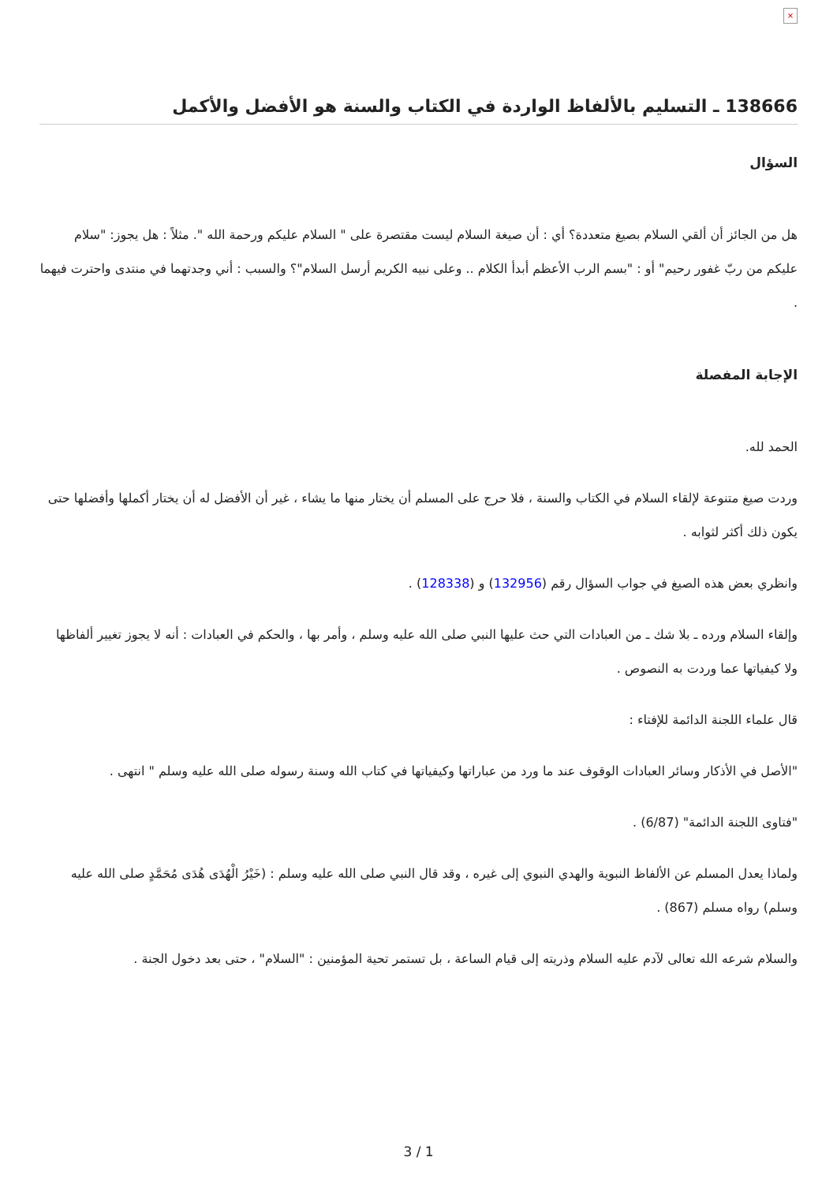×
138666 ـ التسليم بالألفاظ الواردة في الكتاب والسنة هو الأفضل والأكمل
السؤال
هل من الجائز أن ألقي السلام بصيغ متعددة؟ أي : أن صيغة السلام ليست مقتصرة على " السلام عليكم ورحمة الله ". مثلاً : هل يجوز: "سلام عليكم من ربّ غفور رحيم" أو : "بسم الرب الأعظم أبدأ الكلام .. وعلى نبيه الكريم أرسل السلام"؟ والسبب : أني وجدتهما في منتدى واحترت فيهما .
الإجابة المفصلة
الحمد لله.
وردت صيغ متنوعة لإلقاء السلام في الكتاب والسنة ، فلا حرج على المسلم أن يختار منها ما يشاء ، غير أن الأفضل له أن يختار أكملها وأفضلها حتى يكون ذلك أكثر لثوابه .
وانظري بعض هذه الصيغ في جواب السؤال رقم (132956) و (128338) .
وإلقاء السلام ورده ـ بلا شك ـ من العبادات التي حث عليها النبي صلى الله عليه وسلم ، وأمر بها ، والحكم في العبادات : أنه لا يجوز تغيير ألفاظها ولا كيفياتها عما وردت به النصوص .
قال علماء اللجنة الدائمة للإفتاء :
"الأصل في الأذكار وسائر العبادات الوقوف عند ما ورد من عباراتها وكيفياتها في كتاب الله وسنة رسوله صلى الله عليه وسلم " انتهى .
"فتاوى اللجنة الدائمة" (6/87) .
ولماذا يعدل المسلم عن الألفاظ النبوية والهدي النبوي إلى غيره ، وقد قال النبي صلى الله عليه وسلم : (خَيْرُ الْهُدَى هُدَى مُحَمَّدٍ صلى الله عليه وسلم) رواه مسلم (867) .
والسلام شرعه الله تعالى لآدم عليه السلام وذريته إلى قيام الساعة ، بل تستمر تحية المؤمنين : "السلام" ، حتى بعد دخول الجنة .
3 / 1